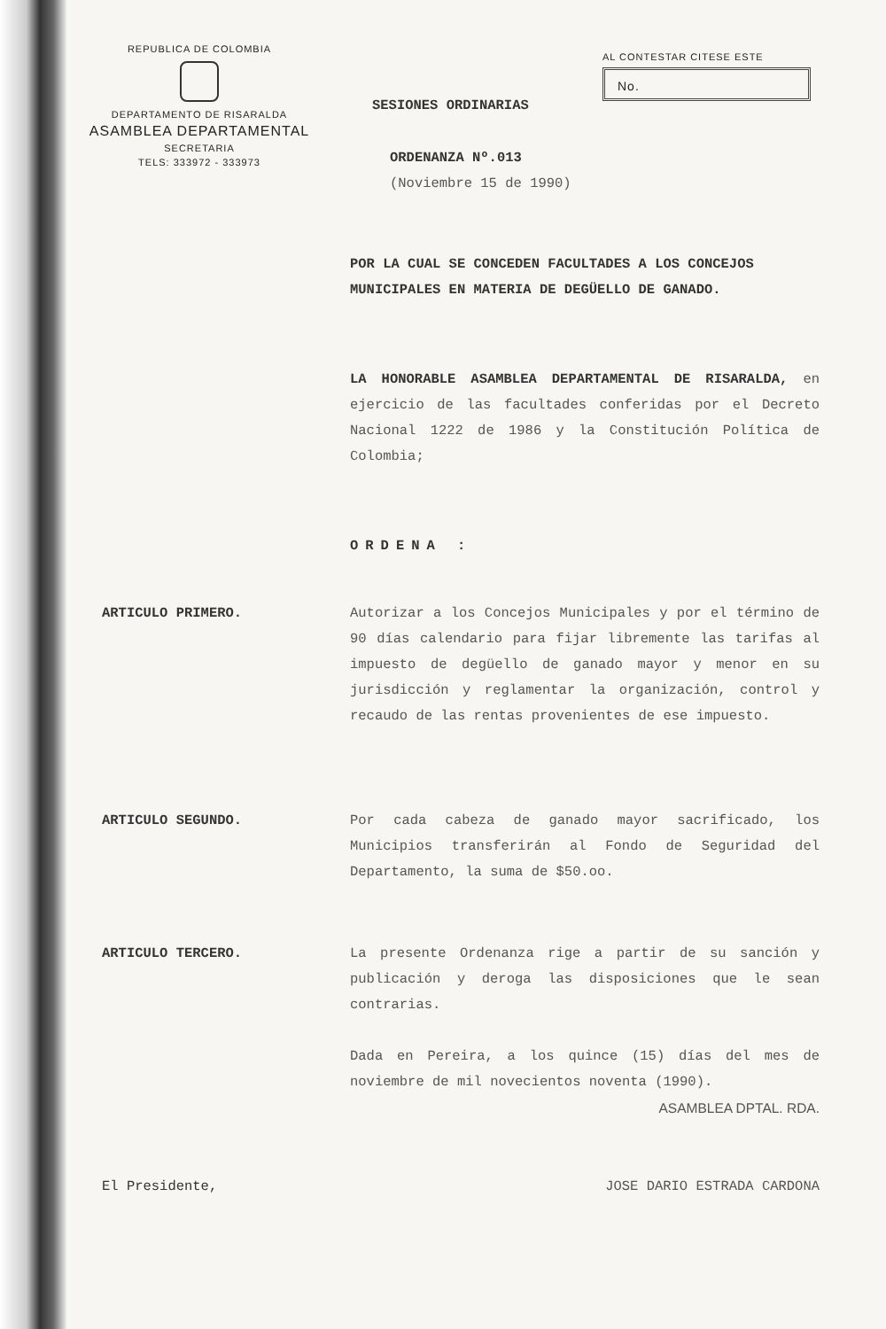REPUBLICA DE COLOMBIA
DEPARTAMENTO DE RISARALDA
ASAMBLEA DEPARTAMENTAL
SECRETARIA
TELS: 333972 - 333973
AL CONTESTAR CITESE ESTE
No.
SESIONES ORDINARIAS
ORDENANZA Nº.013
(Noviembre 15 de 1990)
POR LA CUAL SE CONCEDEN FACULTADES A LOS CONCEJOS MUNICIPALES EN MATERIA DE DEGÜELLO DE GANADO.
LA HONORABLE ASAMBLEA DEPARTAMENTAL DE RISARALDA, en ejercicio de las facultades conferidas por el Decreto Nacional 1222 de 1986 y la Constitución Política de Colombia;
ORDENA :
ARTICULO PRIMERO. Autorizar a los Concejos Municipales y por el término de 90 días calendario para fijar libremente las tarifas al impuesto de degüello de ganado mayor y menor en su jurisdicción y reglamentar la organización, control y recaudo de las rentas provenientes de ese impuesto.
ARTICULO SEGUNDO. Por cada cabeza de ganado mayor sacrificado, los Municipios transferirán al Fondo de Seguridad del Departamento, la suma de $50.oo.
ARTICULO TERCERO. La presente Ordenanza rige a partir de su sanción y publicación y deroga las disposiciones que le sean contrarias.
Dada en Pereira, a los quince (15) días del mes de noviembre de mil novecientos noventa (1990).
ASAMBLEA DPTAL. RDA.
El Presidente, JOSE DARIO ESTRADA CARDONA